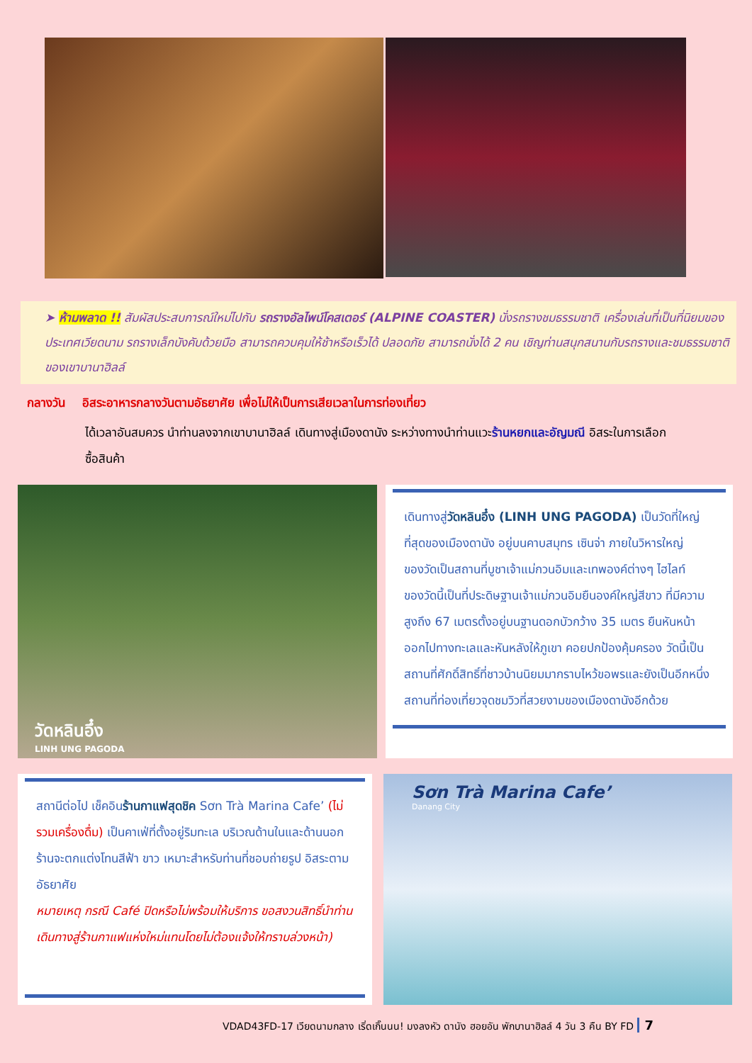➤ ห้ามพลาด !! สัมผัสประสบการณ์ใหม่ไปกับ รถรางอัลไพน์โคสเตอร์ (ALPINE COASTER) นั่งรถรางชมธรรมชาติ เครื่องเล่นที่เป็นที่นิยมของประเทศเวียดนาม รถรางเล็กบังคับด้วยมือ สามารถควบคุมให้ช้าหรือเร็วได้ ปลอดภัย สามารถนั่งได้ 2 คน เชิญท่านสนุกสนานกับรถรางและชมธรรมชาติของเขาบานาฮิลล์
กลางวัน อิสระอาหารกลางวันตามอัธยาศัย เพื่อไม่ให้เป็นการเสียเวลาในการท่องเที่ยว
ได้เวลาอันสมควร นำท่านลงจากเขาบานาฮิลล์ เดินทางสู่เมืองดานัง ระหว่างทางนำท่านแวะร้านหยกและอัญมณี อิสระในการเลือกซื้อสินค้า
วัดหลินอึ๋ง
LINH UNG PAGODA
เดินทางสู่วัดหลินอึ๋ง (LINH UNG PAGODA) เป็นวัดที่ใหญ่ที่สุดของเมืองดานัง อยู่บนคาบสมุทร เซินจ่า ภายในวิหารใหญ่ของวัดเป็นสถานที่บูชาเจ้าแม่กวนอิมและเทพองค์ต่างๆ ไฮไลท์ของวัดนี้เป็นที่ประดิษฐานเจ้าแม่กวนอิมยืนองค์ใหญ่สีขาว ที่มีความสูงถึง 67 เมตรตั้งอยู่บนฐานดอกบัวกว้าง 35 เมตร ยืนหันหน้าออกไปทางทะเลและหันหลังให้ภูเขา คอยปกป้องคุ้มครอง วัดนี้เป็นสถานที่ศักดิ์สิทธิ์ที่ชาวบ้านนิยมมากราบไหว้ขอพรและยังเป็นอีกหนึ่งสถานที่ท่องเที่ยวจุดชมวิวที่สวยงามของเมืองดานังอีกด้วย
สถานีต่อไป เช็คอินร้านกาแฟสุดชิค Sơn Trà Marina Cafe’ (ไม่รวมเครื่องดื่ม) เป็นคาเฟ่ที่ตั้งอยู่ริมทะเล บริเวณด้านในและด้านนอกร้านจะตกแต่งโทนสีฟ้า ขาว เหมาะสำหรับท่านที่ชอบถ่ายรูป อิสระตามอัธยาศัย
หมายเหตุ กรณี Café ปิดหรือไม่พร้อมให้บริการ ขอสงวนสิทธิ์นำท่านเดินทางสู่ร้านกาแฟแห่งใหม่แทนโดยไม่ต้องแจ้งให้ทราบล่วงหน้า)
Sơn Trà Marina Cafe’
Danang City
VDAD43FD-17 เวียดนามกลาง เริ่ดเกิ๊นนน! มงลงหัว ดานัง ฮอยอัน พักบานาฮิลล์ 4 วัน 3 คืน BY FD 7